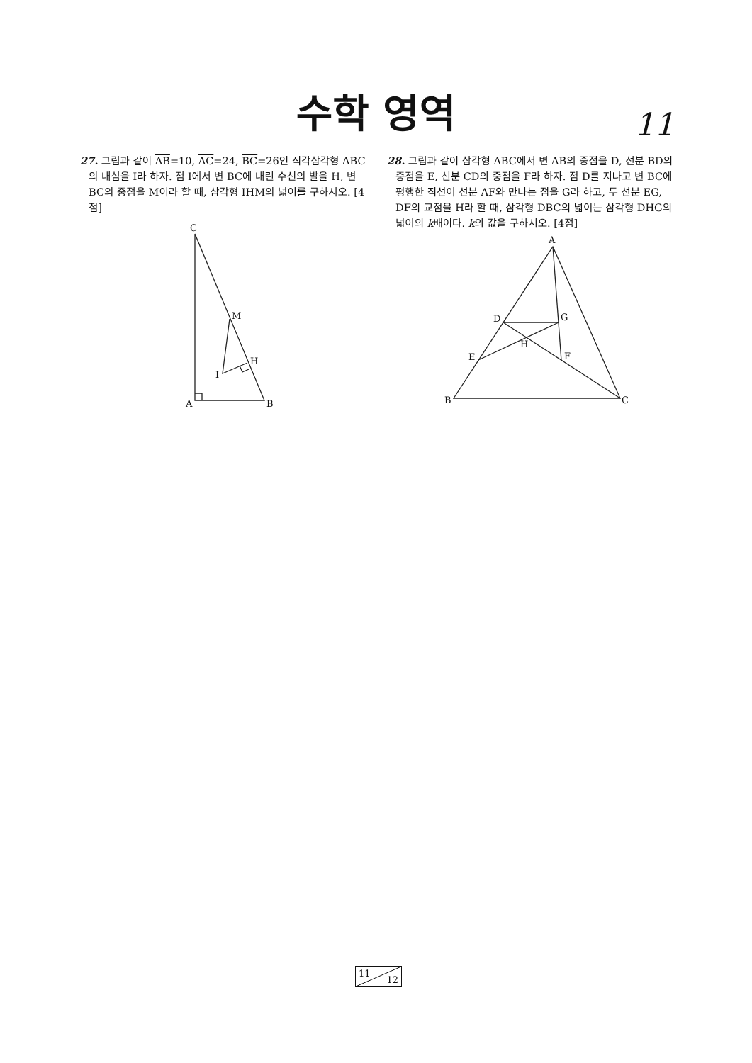수학 영역 11
27. 그림과 같이 AB=10, AC=24, BC=26인 직각삼각형 ABC의 내심을 I라 하자. 점 I에서 변 BC에 내린 수선의 발을 H, 변 BC의 중점을 M이라 할 때, 삼각형 IHM의 넓이를 구하시오. [4점]
C
M
H
I
A
B
28. 그림과 같이 삼각형 ABC에서 변 AB의 중점을 D, 선분 BD의 중점을 E, 선분 CD의 중점을 F라 하자. 점 D를 지나고 변 BC에 평행한 직선이 선분 AF와 만나는 점을 G라 하고, 두 선분 EG, DF의 교점을 H라 할 때, 삼각형 DBC의 넓이는 삼각형 DHG의 넓이의 k배이다. k의 값을 구하시오. [4점]
A
D
G
H
E
F
B
C
11
12